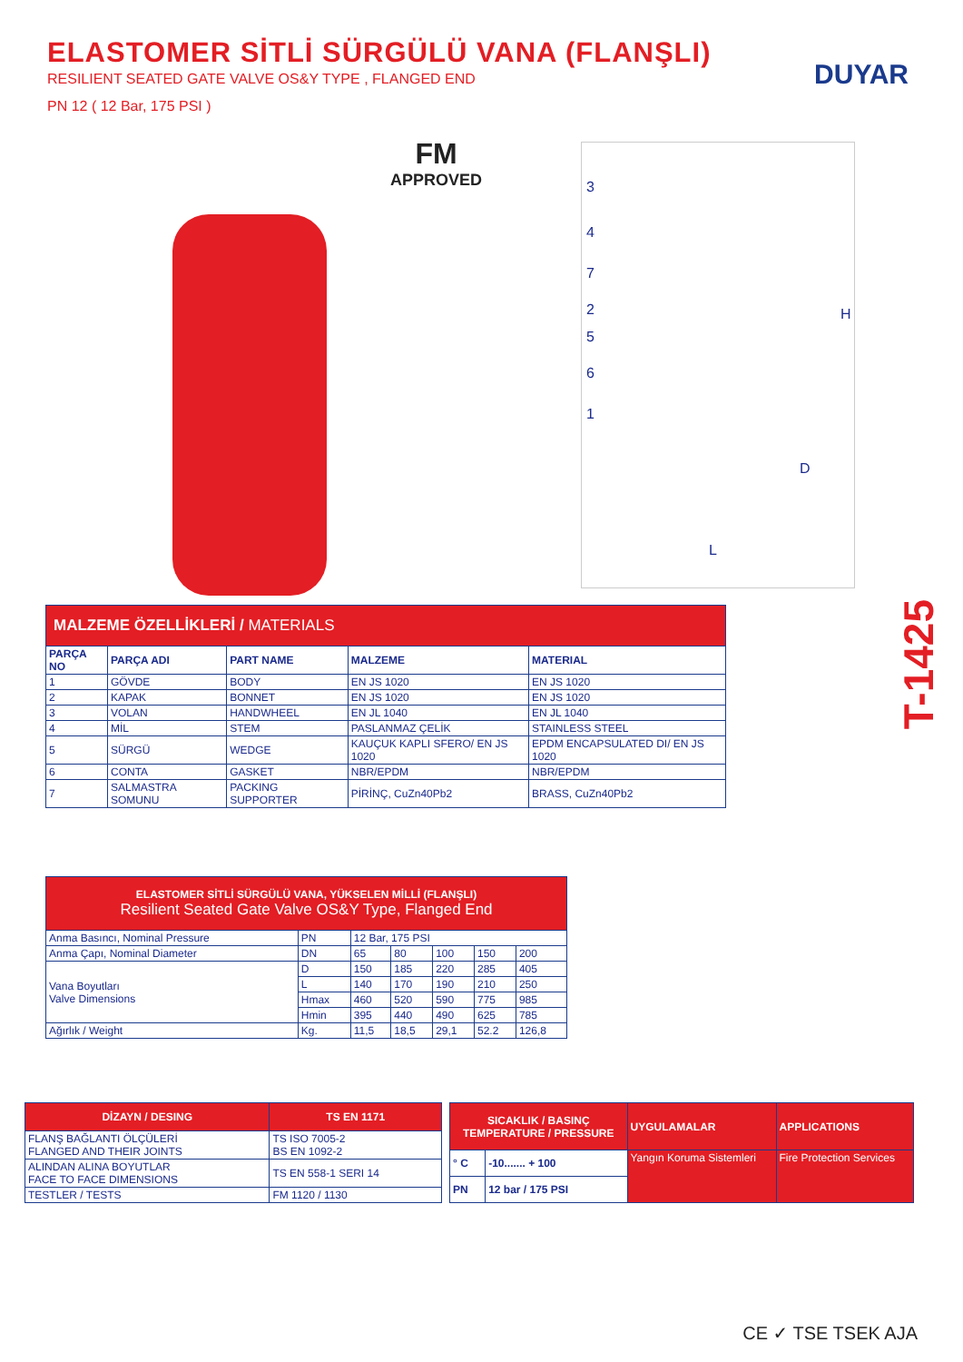ELASTOMER SİTLİ SÜRGÜLÜ VANA (FLANŞLI)
RESILIENT SEATED GATE VALVE OS&Y TYPE , FLANGED END
PN 12 ( 12 Bar, 175 PSI )
DUYAR
T-1425
FM
APPROVED
3
4
7
2
5
6
1
H
D
L
| MALZEME ÖZELLİKLERİ / MATERIALS | | | | |
| PARÇA NO | PARÇA ADI | PART NAME | MALZEME | MATERIAL |
| 1 | GÖVDE | BODY | EN JS 1020 | EN JS 1020 |
| 2 | KAPAK | BONNET | EN JS 1020 | EN JS 1020 |
| 3 | VOLAN | HANDWHEEL | EN JL 1040 | EN JL 1040 |
| 4 | MİL | STEM | PASLANMAZ ÇELİK | STAINLESS STEEL |
| 5 | SÜRGÜ | WEDGE | KAUÇUK KAPLI SFERO/ EN JS 1020 | EPDM ENCAPSULATED DI/ EN JS 1020 |
| 6 | CONTA | GASKET | NBR/EPDM | NBR/EPDM |
| 7 | SALMASTRA SOMUNU | PACKING SUPPORTER | PİRİNÇ, CuZn40Pb2 | BRASS, CuZn40Pb2 |
| ELASTOMER SİTLİ SÜRGÜLÜ VANA, YÜKSELEN MİLLİ (FLANŞLI) Resilient Seated Gate Valve OS&Y Type, Flanged End | | | | | | |
| Anma Basıncı, Nominal Pressure | PN | 12 Bar, 175 PSI | | | | |
| Anma Çapı, Nominal Diameter | DN | 65 | 80 | 100 | 150 | 200 |
| Vana Boyutları Valve Dimensions | D | 150 | 185 | 220 | 285 | 405 |
| | L | 140 | 170 | 190 | 210 | 250 |
| | Hmax | 460 | 520 | 590 | 775 | 985 |
| | Hmin | 395 | 440 | 490 | 625 | 785 |
| Ağırlık / Weight | Kg. | 11,5 | 18,5 | 29,1 | 52.2 | 126,8 |
| DİZAYN / DESING | TS EN 1171 |
| FLANŞ BAĞLANTI ÖLÇÜLERİ FLANGED AND THEIR JOINTS | TS ISO 7005-2 BS EN 1092-2 |
| ALINDAN ALINA BOYUTLAR FACE TO FACE DIMENSIONS | TS EN 558-1 SERI 14 |
| TESTLER / TESTS | FM 1120 / 1130 |
| SICAKLIK / BASINÇ TEMPERATURE / PRESSURE | | UYGULAMALAR | APPLICATIONS |
| ° C | -10....... + 100 | Yangın Koruma Sistemleri | Fire Protection Services |
| PN | 12 bar / 175 PSI | | |
CE ✓ TSE TSEK AJA